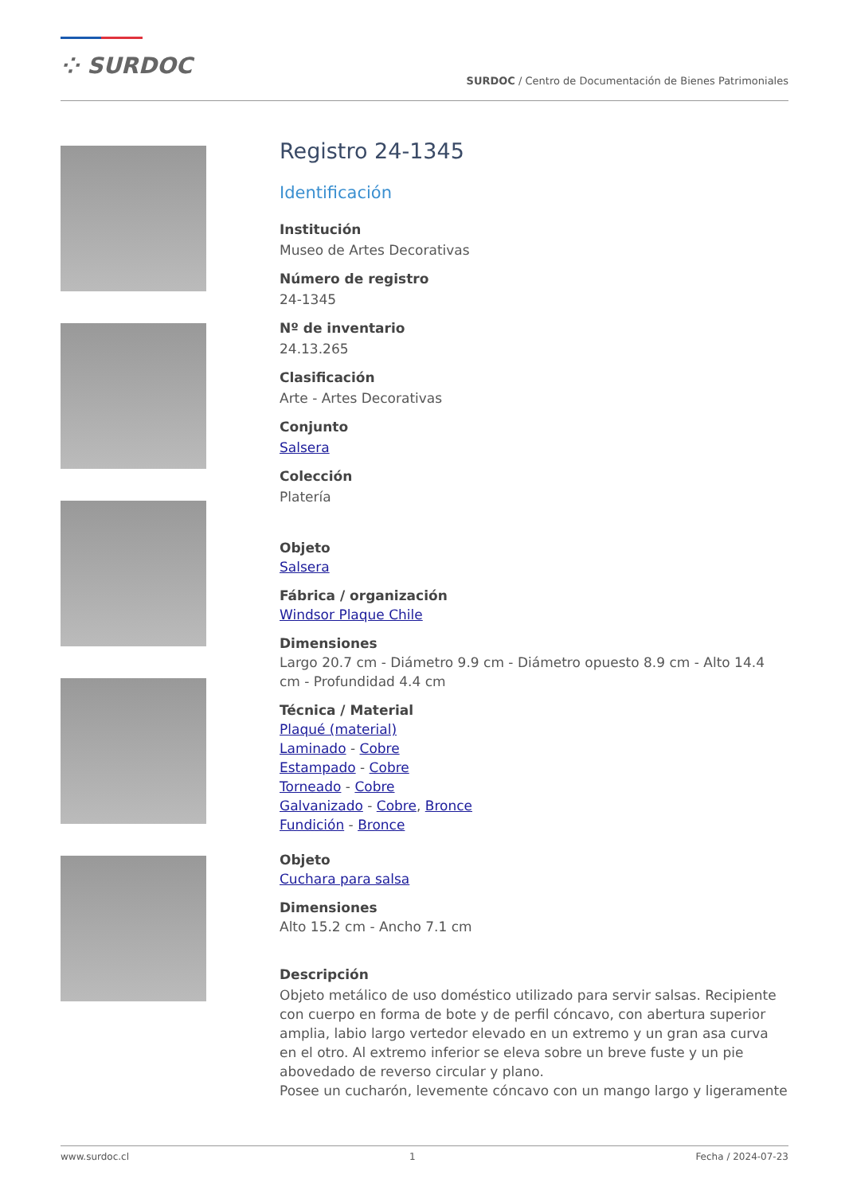⁘ SURDOC
SURDOC / Centro de Documentación de Bienes Patrimoniales
Registro 24-1345
Identificación
Institución
Museo de Artes Decorativas
Número de registro
24-1345
Nº de inventario
24.13.265
Clasificación
Arte - Artes Decorativas
Conjunto
Salsera
Colección
Platería
Objeto
Salsera
Fábrica / organización
Windsor Plaque Chile
Dimensiones
Largo 20.7 cm - Diámetro 9.9 cm - Diámetro opuesto 8.9 cm - Alto 14.4 cm - Profundidad 4.4 cm
Técnica / Material
Plaqué (material)
Laminado - Cobre
Estampado - Cobre
Torneado - Cobre
Galvanizado - Cobre, Bronce
Fundición - Bronce
Objeto
Cuchara para salsa
Dimensiones
Alto 15.2 cm - Ancho 7.1 cm
Descripción
Objeto metálico de uso doméstico utilizado para servir salsas. Recipiente con cuerpo en forma de bote y de perfil cóncavo, con abertura superior amplia, labio largo vertedor elevado en un extremo y un gran asa curva en el otro. Al extremo inferior se eleva sobre un breve fuste y un pie abovedado de reverso circular y plano.
Posee un cucharón, levemente cóncavo con un mango largo y ligeramente
www.surdoc.cl 1 Fecha / 2024-07-23